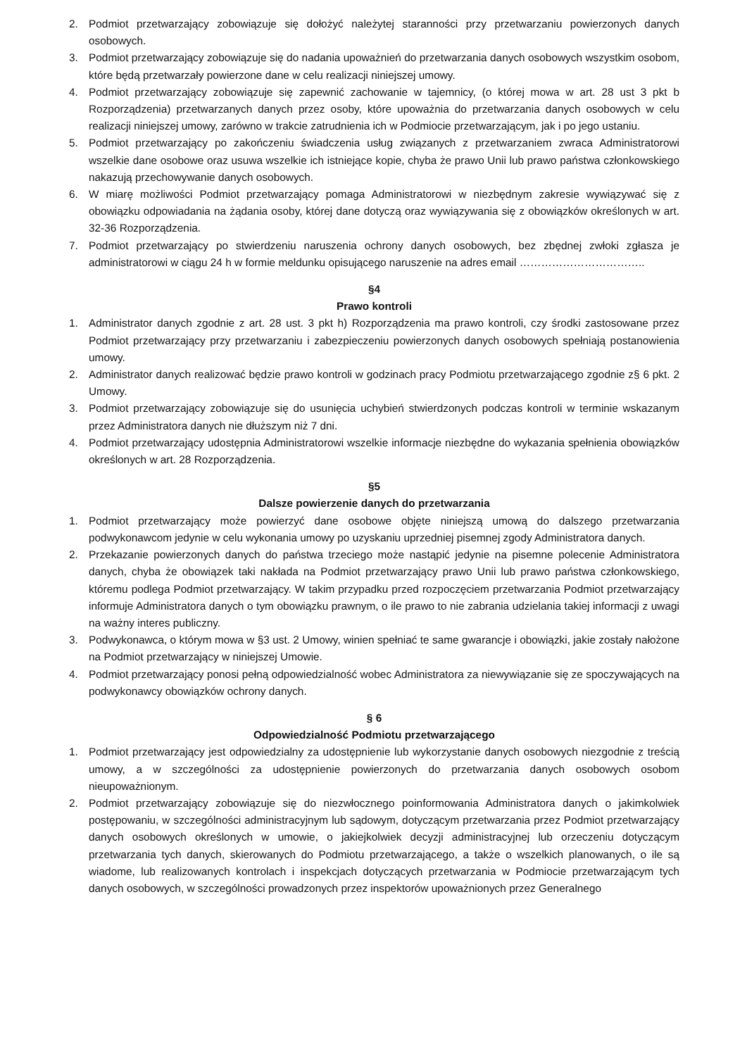2. Podmiot przetwarzający zobowiązuje się dołożyć należytej staranności przy przetwarzaniu powierzonych danych osobowych.
3. Podmiot przetwarzający zobowiązuje się do nadania upoważnień do przetwarzania danych osobowych wszystkim osobom, które będą przetwarzały powierzone dane w celu realizacji niniejszej umowy.
4. Podmiot przetwarzający zobowiązuje się zapewnić zachowanie w tajemnicy, (o której mowa w art. 28 ust 3 pkt b Rozporządzenia) przetwarzanych danych przez osoby, które upoważnia do przetwarzania danych osobowych w celu realizacji niniejszej umowy, zarówno w trakcie zatrudnienia ich w Podmiocie przetwarzającym, jak i po jego ustaniu.
5. Podmiot przetwarzający po zakończeniu świadczenia usług związanych z przetwarzaniem zwraca Administratorowi wszelkie dane osobowe oraz usuwa wszelkie ich istniejące kopie, chyba że prawo Unii lub prawo państwa członkowskiego nakazują przechowywanie danych osobowych.
6. W miarę możliwości Podmiot przetwarzający pomaga Administratorowi w niezbędnym zakresie wywiązywać się z obowiązku odpowiadania na żądania osoby, której dane dotyczą oraz wywiązywania się z obowiązków określonych w art. 32-36 Rozporządzenia.
7. Podmiot przetwarzający po stwierdzeniu naruszenia ochrony danych osobowych, bez zbędnej zwłoki zgłasza je administratorowi w ciągu 24 h w formie meldunku opisującego naruszenie na adres email ……………………………..
§4
Prawo kontroli
1. Administrator danych zgodnie z art. 28 ust. 3 pkt h) Rozporządzenia ma prawo kontroli, czy środki zastosowane przez Podmiot przetwarzający przy przetwarzaniu i zabezpieczeniu powierzonych danych osobowych spełniają postanowienia umowy.
2. Administrator danych realizować będzie prawo kontroli w godzinach pracy Podmiotu przetwarzającego zgodnie z§ 6 pkt. 2 Umowy.
3. Podmiot przetwarzający zobowiązuje się do usunięcia uchybień stwierdzonych podczas kontroli w terminie wskazanym przez Administratora danych nie dłuższym niż 7 dni.
4. Podmiot przetwarzający udostępnia Administratorowi wszelkie informacje niezbędne do wykazania spełnienia obowiązków określonych w art. 28 Rozporządzenia.
§5
Dalsze powierzenie danych do przetwarzania
1. Podmiot przetwarzający może powierzyć dane osobowe objęte niniejszą umową do dalszego przetwarzania podwykonawcom jedynie w celu wykonania umowy po uzyskaniu uprzedniej pisemnej zgody Administratora danych.
2. Przekazanie powierzonych danych do państwa trzeciego może nastąpić jedynie na pisemne polecenie Administratora danych, chyba że obowiązek taki nakłada na Podmiot przetwarzający prawo Unii lub prawo państwa członkowskiego, któremu podlega Podmiot przetwarzający. W takim przypadku przed rozpoczęciem przetwarzania Podmiot przetwarzający informuje Administratora danych o tym obowiązku prawnym, o ile prawo to nie zabrania udzielania takiej informacji z uwagi na ważny interes publiczny.
3. Podwykonawca, o którym mowa w §3 ust. 2 Umowy, winien spełniać te same gwarancje i obowiązki, jakie zostały nałożone na Podmiot przetwarzający w niniejszej Umowie.
4. Podmiot przetwarzający ponosi pełną odpowiedzialność wobec Administratora za niewywiązanie się ze spoczywających na podwykonawcy obowiązków ochrony danych.
§ 6
Odpowiedzialność Podmiotu przetwarzającego
1. Podmiot przetwarzający jest odpowiedzialny za udostępnienie lub wykorzystanie danych osobowych niezgodnie z treścią umowy, a w szczególności za udostępnienie powierzonych do przetwarzania danych osobowych osobom nieupoważnionym.
2. Podmiot przetwarzający zobowiązuje się do niezwłocznego poinformowania Administratora danych o jakimkolwiek postępowaniu, w szczególności administracyjnym lub sądowym, dotyczącym przetwarzania przez Podmiot przetwarzający danych osobowych określonych w umowie, o jakiejkolwiek decyzji administracyjnej lub orzeczeniu dotyczącym przetwarzania tych danych, skierowanych do Podmiotu przetwarzającego, a także o wszelkich planowanych, o ile są wiadome, lub realizowanych kontrolach i inspekcjach dotyczących przetwarzania w Podmiocie przetwarzającym tych danych osobowych, w szczególności prowadzonych przez inspektorów upoważnionych przez Generalnego